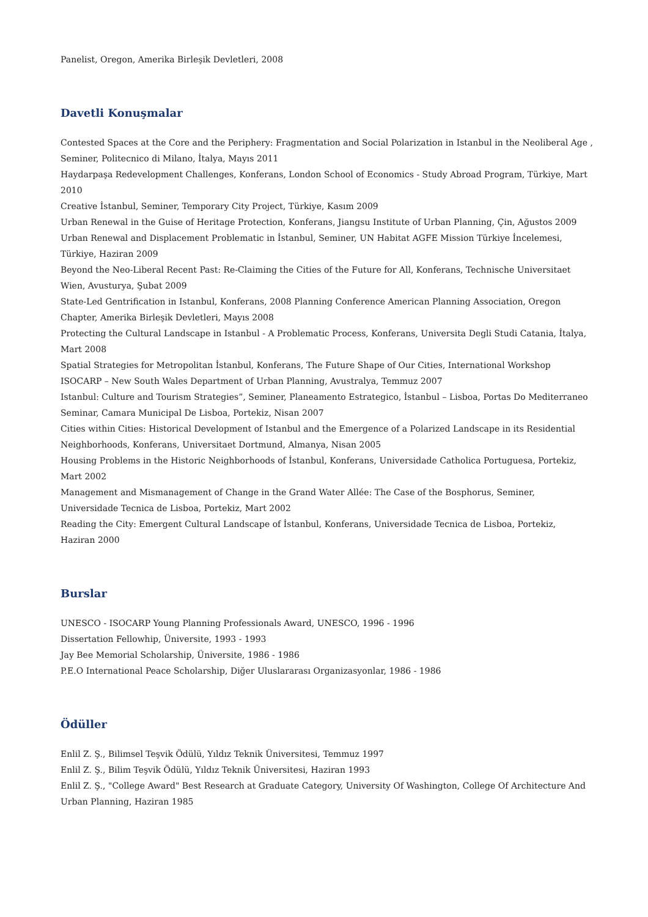Panelist, Oregon, Amerika Birleşik Devletleri, 2008
Davetli Konuşmalar
Contested Spaces at the Core and the Periphery: Fragmentation and Social Polarization in Istanbul in the Neoliberal Age , Seminer, Politecnico di Milano, İtalya, Mayıs 2011
Haydarpaşa Redevelopment Challenges, Konferans, London School of Economics - Study Abroad Program, Türkiye, Mart 2010
Creative İstanbul, Seminer, Temporary City Project, Türkiye, Kasım 2009
Urban Renewal in the Guise of Heritage Protection, Konferans, Jiangsu Institute of Urban Planning, Çin, Ağustos 2009
Urban Renewal and Displacement Problematic in İstanbul, Seminer, UN Habitat AGFE Mission Türkiye İncelemesi, Türkiye, Haziran 2009
Beyond the Neo-Liberal Recent Past: Re-Claiming the Cities of the Future for All, Konferans, Technische Universitaet Wien, Avusturya, Şubat 2009
State-Led Gentrification in Istanbul, Konferans, 2008 Planning Conference American Planning Association, Oregon Chapter, Amerika Birleşik Devletleri, Mayıs 2008
Protecting the Cultural Landscape in Istanbul - A Problematic Process, Konferans, Universita Degli Studi Catania, İtalya, Mart 2008
Spatial Strategies for Metropolitan İstanbul, Konferans, The Future Shape of Our Cities, International Workshop ISOCARP – New South Wales Department of Urban Planning, Avustralya, Temmuz 2007
Istanbul: Culture and Tourism Strategies”, Seminer, Planeamento Estrategico, İstanbul – Lisboa, Portas Do Mediterraneo Seminar, Camara Municipal De Lisboa, Portekiz, Nisan 2007
Cities within Cities: Historical Development of Istanbul and the Emergence of a Polarized Landscape in its Residential Neighborhoods, Konferans, Universitaet Dortmund, Almanya, Nisan 2005
Housing Problems in the Historic Neighborhoods of İstanbul, Konferans, Universidade Catholica Portuguesa, Portekiz, Mart 2002
Management and Mismanagement of Change in the Grand Water Allée: The Case of the Bosphorus, Seminer, Universidade Tecnica de Lisboa, Portekiz, Mart 2002
Reading the City: Emergent Cultural Landscape of İstanbul, Konferans, Universidade Tecnica de Lisboa, Portekiz, Haziran 2000
Burslar
UNESCO - ISOCARP Young Planning Professionals Award, UNESCO, 1996 - 1996
Dissertation Fellowhip, Üniversite, 1993 - 1993
Jay Bee Memorial Scholarship, Üniversite, 1986 - 1986
P.E.O International Peace Scholarship, Diğer Uluslararası Organizasyonlar, 1986 - 1986
Ödüller
Enlil Z. Ş., Bilimsel Teşvik Ödülü, Yıldız Teknik Üniversitesi, Temmuz 1997
Enlil Z. Ş., Bilim Teşvik Ödülü, Yıldız Teknik Üniversitesi, Haziran 1993
Enlil Z. Ş., "College Award" Best Research at Graduate Category, University Of Washington, College Of Architecture And Urban Planning, Haziran 1985